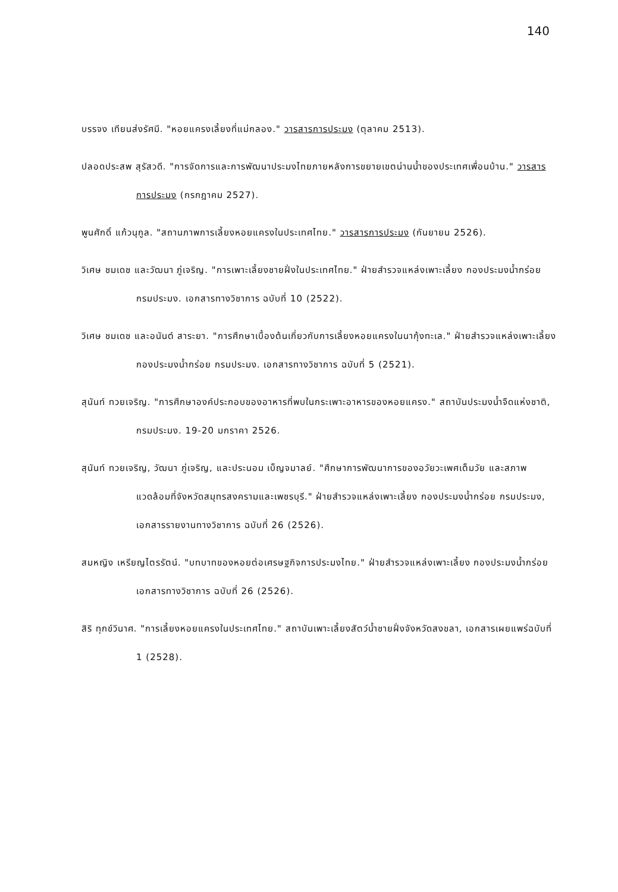140
บรรจง เทียนส่งรัศมี. "หอยแครงเลี้ยงที่แม่กลอง." วารสารการประมง (ตุลาคม 2513).
ปลอดประสพ สุรัสวดี. "การจัดการและการพัฒนาประมงไทยภายหลังการขยายเขตน่านน้ำของประเทศเพื่อนบ้าน." วารสารการประมง (กรกฎาคม 2527).
พูนศักดิ์ แก้วนุกูล. "สถานภาพการเลี้ยงหอยแครงในประเทศไทย." วารสารการประมง (กันยายน 2526).
วิเศษ ชมเดช และวัฒนา ภู่เจริญ. "การเพาะเลี้ยงชายฝั่งในประเทศไทย." ฝ่ายสำรวจแหล่งเพาะเลี้ยง กองประมงน้ำกร่อย กรมประมง. เอกสารทางวิชาการ ฉบับที่ 10 (2522).
วิเศษ ชมเดช และอนันต์ สาระยา. "การศึกษาเบื้องต้นเกี่ยวกับการเลี้ยงหอยแครงในนากุ้งทะเล." ฝ่ายสำรวจแหล่งเพาะเลี้ยง กองประมงน้ำกร่อย กรมประมง. เอกสารทางวิชาการ ฉบับที่ 5 (2521).
สุนันท์ ทวยเจริญ. "การศึกษาองค์ประกอบของอาหารที่พบในกระเพาะอาหารของหอยแครง." สถาบันประมงน้ำจืดแห่งชาติ, กรมประมง. 19-20 มกราคา 2526.
สุนันท์ ทวยเจริญ, วัฒนา ภู่เจริญ, และประนอม เบ็ญจมาลย์. "ศึกษาการพัฒนาการของอวัยวะเพศเต็มวัย และสภาพแวดล้อมที่จังหวัดสมุทรสงครามและเพชรบุรี." ฝ่ายสำรวจแหล่งเพาะเลี้ยง กองประมงน้ำกร่อย กรมประมง, เอกสารรายงานทางวิชาการ ฉบับที่ 26 (2526).
สมหญิง เหรียญไตรรัตน์. "บทบาทของหอยต่อเศรษฐกิจการประมงไทย." ฝ่ายสำรวจแหล่งเพาะเลี้ยง กองประมงน้ำกร่อย เอกสารทางวิชาการ ฉบับที่ 26 (2526).
สิริ ทุกข์วินาศ. "การเลี้ยงหอยแครงในประเทศไทย." สถาบันเพาะเลี้ยงสัตว์น้ำชายฝั่งจังหวัดสงขลา, เอกสารเผยแพร่ฉบับที่ 1 (2528).